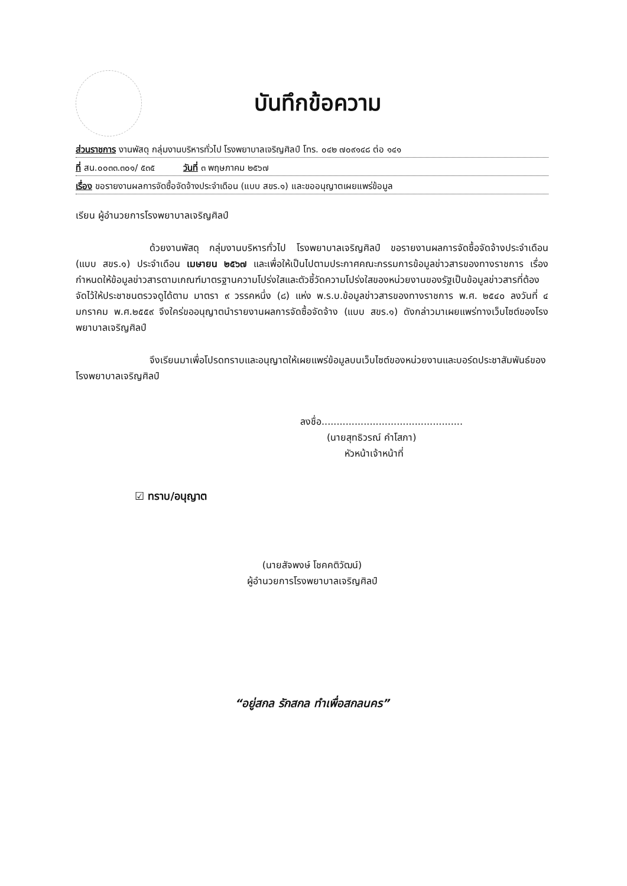บันทึกข้อความ
ส่วนราชการ งานพัสดุ กลุ่มงานบริหารทั่วไป โรงพยาบาลเจริญศิลป์ โทร. ๐๔๒ ๗๐๙๑๔๘ ต่อ ๑๔๑
ที่ สน.๐๐๓๓.๓๐๑/ ๕๓๕ วันที่ ๓ พฤษภาคม ๒๕๖๗
เรื่อง ขอรายงานผลการจัดซื้อจัดจ้างประจำเดือน (แบบ สขร.๑) และขออนุญาตเผยแพร่ข้อมูล
เรียน ผู้อำนวยการโรงพยาบาลเจริญศิลป์
ด้วยงานพัสดุ กลุ่มงานบริหารทั่วไป โรงพยาบาลเจริญศิลป์ ขอรายงานผลการจัดซื้อจัดจ้างประจำเดือน (แบบ สขร.๑) ประจำเดือน เมษายน ๒๕๖๗ และเพื่อให้เป็นไปตามประกาศคณะกรรมการข้อมูลข่าวสารของทางราชการ เรื่อง กำหนดให้ข้อมูลข่าวสารตามเกณฑ์มาตรฐานความโปร่งใสและตัวชี้วัดความโปร่งใสของหน่วยงานของรัฐเป็นข้อมูลข่าวสารที่ต้องจัดไว้ให้ประชาชนตรวจดูได้ตาม มาตรา ๙ วรรคหนึ่ง (๘) แห่ง พ.ร.บ.ข้อมูลข่าวสารของทางราชการ พ.ศ. ๒๕๔๐ ลงวันที่ ๔ มกราคม พ.ศ.๒๕๕๙ จึงใคร่ขออนุญาตนำรายงานผลการจัดซื้อจัดจ้าง (แบบ สขร.๑) ดังกล่าวมาเผยแพร่ทางเว็บไซต์ของโรงพยาบาลเจริญศิลป์
จึงเรียนมาเพื่อโปรดทราบและอนุญาตให้เผยแพร่ข้อมูลบนเว็บไซต์ของหน่วยงานและบอร์ดประชาสัมพันธ์ของโรงพยาบาลเจริญศิลป์
ลงชื่อ...............................................
(นายสุทธิวรณ์ คำโสภา)
หัวหน้าเจ้าหน้าที่
☑ ทราบ/อนุญาต
(นายสัจพงษ์ โชคคติวัฒน์)
ผู้อำนวยการโรงพยาบาลเจริญศิลป์
“อยู่สกล รักสกล ทำเพื่อสกลนคร”